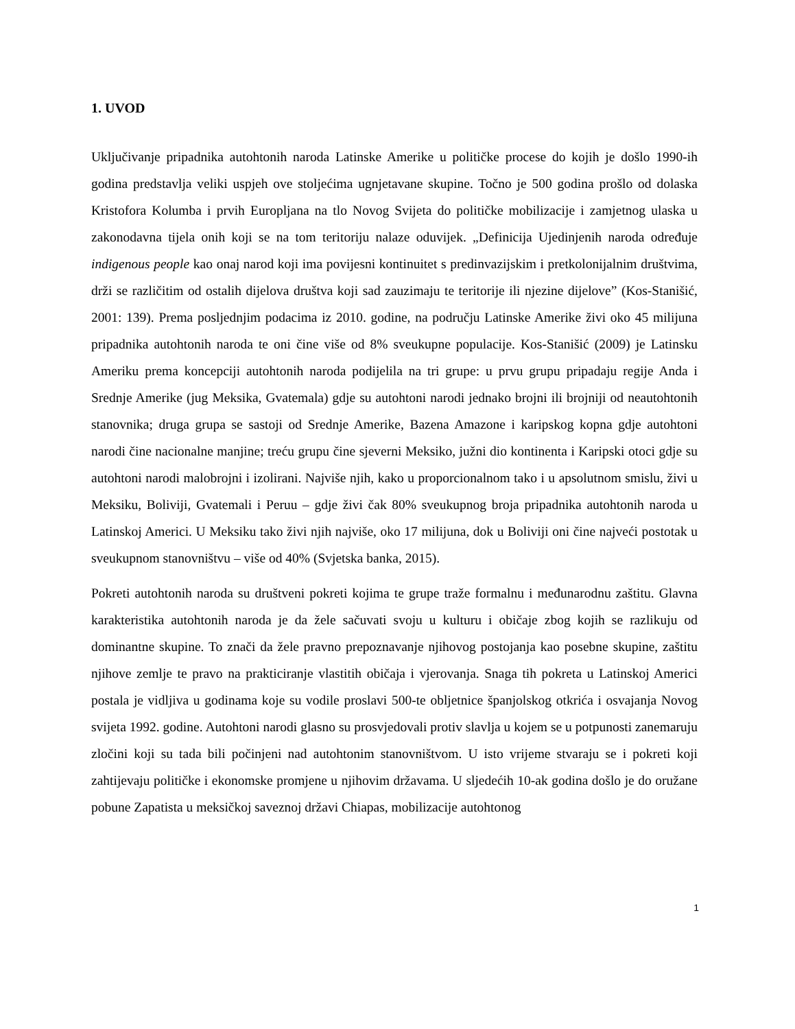1. UVOD
Uključivanje pripadnika autohtonih naroda Latinske Amerike u političke procese do kojih je došlo 1990-ih godina predstavlja veliki uspjeh ove stoljećima ugnjetavane skupine. Točno je 500 godina prošlo od dolaska Kristofora Kolumba i prvih Europljana na tlo Novog Svijeta do političke mobilizacije i zamjetnog ulaska u zakonodavna tijela onih koji se na tom teritoriju nalaze oduvijek. „Definicija Ujedinjenih naroda određuje indigenous people kao onaj narod koji ima povijesni kontinuitet s predinvazijskim i pretkolonijalnim društvima, drži se različitim od ostalih dijelova društva koji sad zauzimaju te teritorije ili njezine dijelove” (Kos-Stanišić, 2001: 139). Prema posljednjim podacima iz 2010. godine, na području Latinske Amerike živi oko 45 milijuna pripadnika autohtonih naroda te oni čine više od 8% sveukupne populacije. Kos-Stanišić (2009) je Latinsku Ameriku prema koncepciji autohtonih naroda podijelila na tri grupe: u prvu grupu pripadaju regije Anda i Srednje Amerike (jug Meksika, Gvatemala) gdje su autohtoni narodi jednako brojni ili brojniji od neautohtonih stanovnika; druga grupa se sastoji od Srednje Amerike, Bazena Amazone i karipskog kopna gdje autohtoni narodi čine nacionalne manjine; treću grupu čine sjeverni Meksiko, južni dio kontinenta i Karipski otoci gdje su autohtoni narodi malobrojni i izolirani. Najviše njih, kako u proporcionalnom tako i u apsolutnom smislu, živi u Meksiku, Boliviji, Gvatemali i Peruu – gdje živi čak 80% sveukupnog broja pripadnika autohtonih naroda u Latinskoj Americi. U Meksiku tako živi njih najviše, oko 17 milijuna, dok u Boliviji oni čine najveći postotak u sveukupnom stanovništvu – više od 40% (Svjetska banka, 2015).
Pokreti autohtonih naroda su društveni pokreti kojima te grupe traže formalnu i međunarodnu zaštitu. Glavna karakteristika autohtonih naroda je da žele sačuvati svoju u kulturu i običaje zbog kojih se razlikuju od dominantne skupine. To znači da žele pravno prepoznavanje njihovog postojanja kao posebne skupine, zaštitu njihove zemlje te pravo na prakticiranje vlastitih običaja i vjerovanja. Snaga tih pokreta u Latinskoj Americi postala je vidljiva u godinama koje su vodile proslavi 500-te obljetnice španjolskog otkrića i osvajanja Novog svijeta 1992. godine. Autohtoni narodi glasno su prosvjedovali protiv slavlja u kojem se u potpunosti zanemaruju zločini koji su tada bili počinjeni nad autohtonim stanovništvom. U isto vrijeme stvaraju se i pokreti koji zahtijevaju političke i ekonomske promjene u njihovim državama. U sljedećih 10-ak godina došlo je do oružane pobune Zapatista u meksičkoj saveznoj državi Chiapas, mobilizacije autohtonog
1